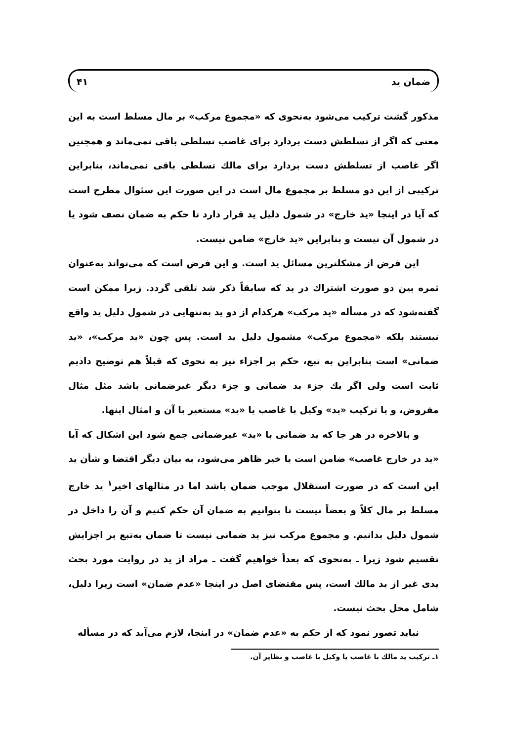ضمان يد ۴۱
مذكور گشت تركيب مى‌شود به‌نحوى كه «مجموع مركب» بر مال مسلط است به اين معنى كه اگر از تسلطش دست بردارد براى غاصب تسلطى باقى نمى‌ماند و همچنين اگر غاصب از تسلطش دست بردارد براى مالك تسلطى باقى نمى‌ماند، بنابراين تركيبى از اين دو مسلط بر مجموع مال است در اين صورت اين سئوال مطرح است كه آيا در اينجا «يد خارج» در شمول دليل يد قرار دارد تا حكم به ضمان نصف شود يا در شمول آن نيست و بنابراين «يد خارج» ضامن نيست.
اين فرض از مشكلترين مسائل يد است. و اين فرض است كه مى‌تواند به‌عنوان ثمره بين دو صورت اشتراك در يد كه سابقاً ذكر شد تلقى گردد. زيرا ممكن است گفته‌شود كه در مسأله «يد مركب» هركدام از دو يد به‌تنهايى در شمول دليل يد واقع نيستند بلكه «مجموع مركب» مشمول دليل يد است. پس چون «يد مركب»، «يد ضمانى» است بنابراين به تبع، حكم بر اجزاء نيز به نحوى كه قبلاً هم توضيح داديم ثابت است ولى اگر يك جزء يد ضمانى و جزء ديگر غيرضمانى باشد مثل مثال مفروض، و يا تركيب «يد» وكيل با غاصب يا «يد» مستعير با آن و امثال اينها.
و بالاخره در هر جا كه يد ضمانى با «يد» غيرضمانى جمع شود اين اشكال كه آيا «يد در خارج غاصب» ضامن است يا خير ظاهر مى‌شود، به بيان ديگر اقتضا و شأن يد اين است كه در صورت استقلال موجب ضمان باشد اما در مثالهاى اخير<sup>۱</sup> يد خارج مسلط بر مال كلاً و بعضاً نيست تا بتوانيم به ضمان آن حكم كنيم و آن را داخل در شمول دليل بدانيم. و مجموع مركب نيز يد ضمانى نيست تا ضمان به‌تبع بر اجزايش تقسيم شود زيرا ـ به‌نحوى كه بعداً خواهيم گفت ـ مراد از يد در روايت مورد بحث يدى غير از يد مالك است، پس مقتضاى اصل در اينجا «عدم ضمان» است زيرا دليل، شامل محل بحث نيست.
نبايد تصور نمود كه از حكم به «عدم ضمان» در اينجا، لازم مى‌آيد كه در مسأله
۱ـ تركيب يد مالك با غاصب يا وكيل با غاصب و نظاير آن.